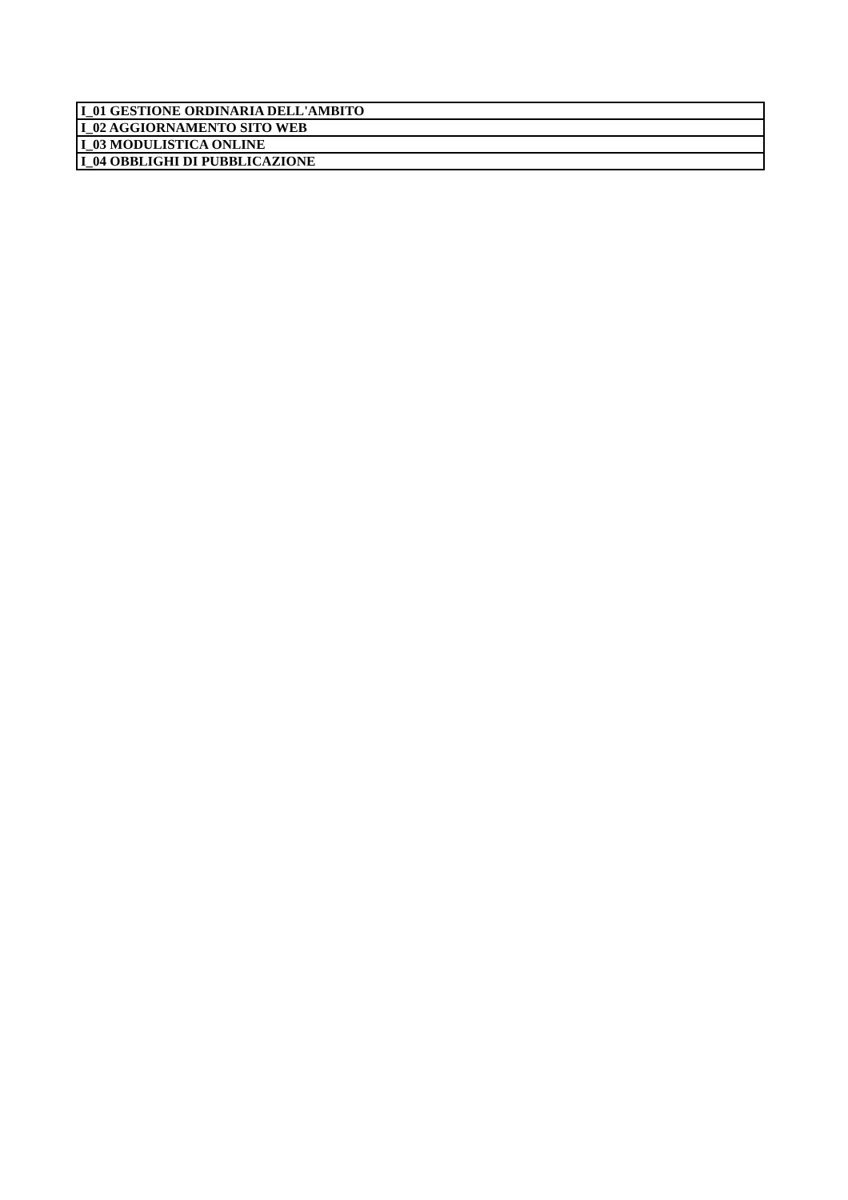| I_01 GESTIONE ORDINARIA DELL'AMBITO |
| I_02 AGGIORNAMENTO SITO WEB |
| I_03 MODULISTICA ONLINE |
| I_04 OBBLIGHI DI PUBBLICAZIONE |